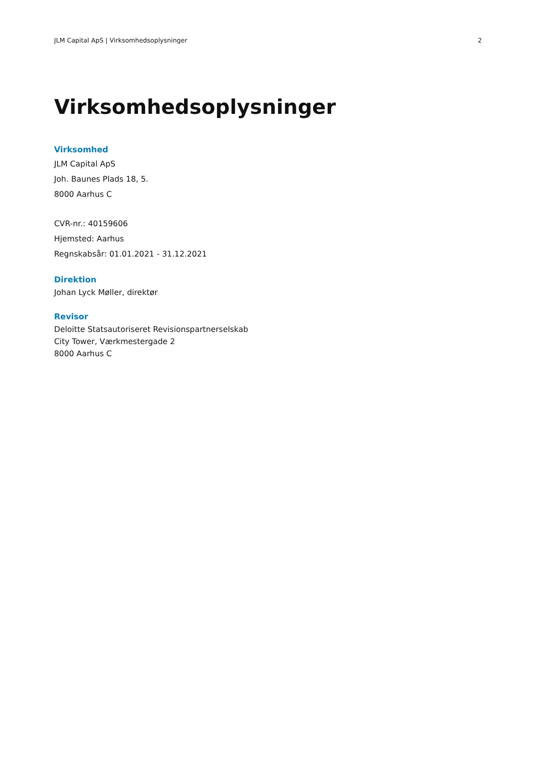JLM Capital ApS | Virksomhedsoplysninger 2
Virksomhedsoplysninger
Virksomhed
JLM Capital ApS
Joh. Baunes Plads 18, 5.
8000 Aarhus C
CVR-nr.: 40159606
Hjemsted: Aarhus
Regnskabsår: 01.01.2021 - 31.12.2021
Direktion
Johan Lyck Møller, direktør
Revisor
Deloitte Statsautoriseret Revisionspartnerselskab
City Tower, Værkmestergade 2
8000 Aarhus C